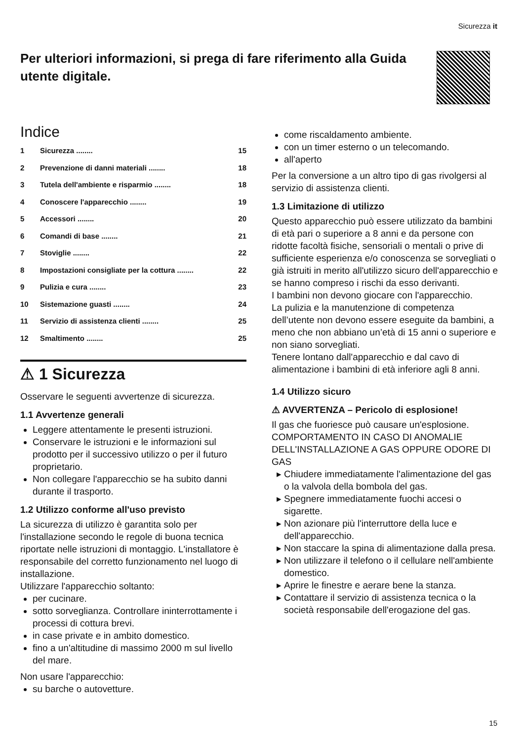Sicurezza it
Per ulteriori informazioni, si prega di fare riferimento alla Guida utente digitale.
Indice
1 Sicurezza ........ 15
2 Prevenzione di danni materiali ........ 18
3 Tutela dell'ambiente e risparmio ........ 18
4 Conoscere l'apparecchio ........ 19
5 Accessori ........ 20
6 Comandi di base ........ 21
7 Stoviglie ........ 22
8 Impostazioni consigliate per la cottura ........ 22
9 Pulizia e cura ........ 23
10 Sistemazione guasti ........ 24
11 Servizio di assistenza clienti ........ 25
12 Smaltimento ........ 25
⚠ 1 Sicurezza
Osservare le seguenti avvertenze di sicurezza.
1.1 Avvertenze generali
Leggere attentamente le presenti istruzioni.
Conservare le istruzioni e le informazioni sul prodotto per il successivo utilizzo o per il futuro proprietario.
Non collegare l'apparecchio se ha subito danni durante il trasporto.
1.2 Utilizzo conforme all'uso previsto
La sicurezza di utilizzo è garantita solo per l'installazione secondo le regole di buona tecnica riportate nelle istruzioni di montaggio. L'installatore è responsabile del corretto funzionamento nel luogo di installazione.
Utilizzare l'apparecchio soltanto:
per cucinare.
sotto sorveglianza. Controllare ininterrottamente i processi di cottura brevi.
in case private e in ambito domestico.
fino a un'altitudine di massimo 2000 m sul livello del mare.
Non usare l'apparecchio:
su barche o autovetture.
come riscaldamento ambiente.
con un timer esterno o un telecomando.
all'aperto
Per la conversione a un altro tipo di gas rivolgersi al servizio di assistenza clienti.
1.3 Limitazione di utilizzo
Questo apparecchio può essere utilizzato da bambini di età pari o superiore a 8 anni e da persone con ridotte facoltà fisiche, sensoriali o mentali o prive di sufficiente esperienza e/o conoscenza se sorvegliati o già istruiti in merito all'utilizzo sicuro dell'apparecchio e se hanno compreso i rischi da esso derivanti.
I bambini non devono giocare con l'apparecchio.
La pulizia e la manutenzione di competenza dell’utente non devono essere eseguite da bambini, a meno che non abbiano un’età di 15 anni o superiore e non siano sorvegliati.
Tenere lontano dall'apparecchio e dal cavo di alimentazione i bambini di età inferiore agli 8 anni.
1.4 Utilizzo sicuro
⚠ AVVERTENZA – Pericolo di esplosione!
Il gas che fuoriesce può causare un'esplosione. COMPORTAMENTO IN CASO DI ANOMALIE DELL'INSTALLAZIONE A GAS OPPURE ODORE DI GAS
Chiudere immediatamente l'alimentazione del gas o la valvola della bombola del gas.
Spegnere immediatamente fuochi accesi o sigarette.
Non azionare più l'interruttore della luce e dell'apparecchio.
Non staccare la spina di alimentazione dalla presa.
Non utilizzare il telefono o il cellulare nell'ambiente domestico.
Aprire le finestre e aerare bene la stanza.
Contattare il servizio di assistenza tecnica o la società responsabile dell'erogazione del gas.
15